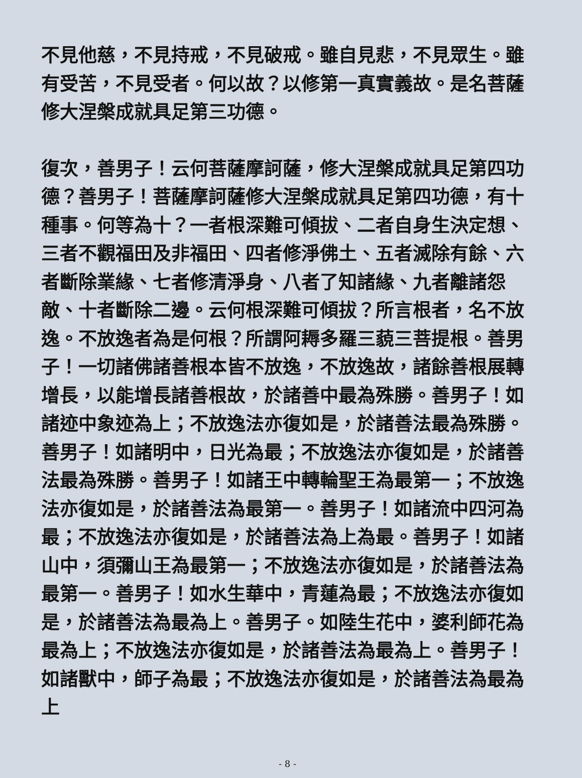不見他慈，不見持戒，不見破戒。雖自見悲，不見眾生。雖有受苦，不見受者。何以故？以修第一真實義故。是名菩薩修大涅槃成就具足第三功德。
復次，善男子！云何菩薩摩訶薩，修大涅槃成就具足第四功德？善男子！菩薩摩訶薩修大涅槃成就具足第四功德，有十種事。何等為十？一者根深難可傾拔、二者自身生決定想、三者不觀福田及非福田、四者修淨佛土、五者滅除有餘、六者斷除業緣、七者修清淨身、八者了知諸緣、九者離諸怨敵、十者斷除二邊。云何根深難可傾拔？所言根者，名不放逸。不放逸者為是何根？所謂阿耨多羅三藐三菩提根。善男子！一切諸佛諸善根本皆不放逸，不放逸故，諸餘善根展轉增長，以能增長諸善根故，於諸善中最為殊勝。善男子！如諸迹中象迹為上；不放逸法亦復如是，於諸善法最為殊勝。善男子！如諸明中，日光為最；不放逸法亦復如是，於諸善法最為殊勝。善男子！如諸王中轉輪聖王為最第一；不放逸法亦復如是，於諸善法為最第一。善男子！如諸流中四河為最；不放逸法亦復如是，於諸善法為上為最。善男子！如諸山中，須彌山王為最第一；不放逸法亦復如是，於諸善法為最第一。善男子！如水生華中，青蓮為最；不放逸法亦復如是，於諸善法為最為上。善男子。如陸生花中，婆利師花為最為上；不放逸法亦復如是，於諸善法為最為上。善男子！如諸獸中，師子為最；不放逸法亦復如是，於諸善法為最為上
- 8 -